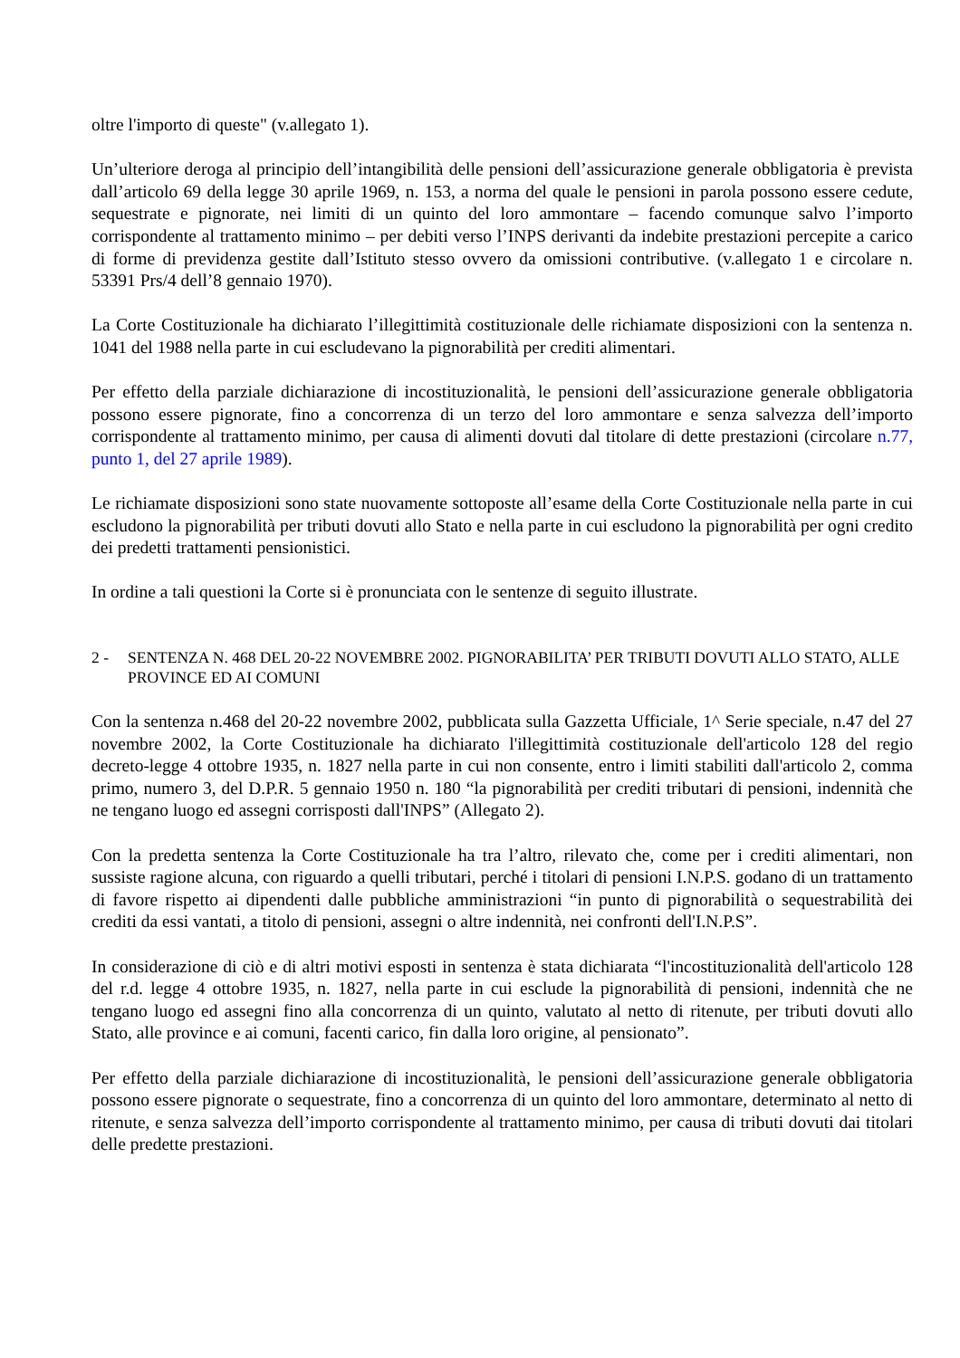oltre l'importo di queste" (v.allegato 1).
Un’ulteriore deroga al principio dell’intangibilità delle pensioni dell’assicurazione generale obbligatoria è prevista dall’articolo 69 della legge 30 aprile 1969, n. 153, a norma del quale le pensioni in parola possono essere cedute, sequestrate e pignorate, nei limiti di un quinto del loro ammontare – facendo comunque salvo l’importo corrispondente al trattamento minimo – per debiti verso l’INPS derivanti da indebite prestazioni percepite a carico di forme di previdenza gestite dall’Istituto stesso ovvero da omissioni contributive. (v.allegato 1 e circolare n. 53391 Prs/4 dell’8 gennaio 1970).
La Corte Costituzionale ha dichiarato l’illegittimità costituzionale delle richiamate disposizioni con la sentenza n. 1041 del 1988 nella parte in cui escludevano la pignorabilità per crediti alimentari.
Per effetto della parziale dichiarazione di incostituzionalità, le pensioni dell’assicurazione generale obbligatoria possono essere pignorate, fino a concorrenza di un terzo del loro ammontare e senza salvezza dell’importo corrispondente al trattamento minimo, per causa di alimenti dovuti dal titolare di dette prestazioni (circolare n.77, punto 1, del 27 aprile 1989).
Le richiamate disposizioni sono state nuovamente sottoposte all’esame della Corte Costituzionale nella parte in cui escludono la pignorabilità per tributi dovuti allo Stato e nella parte in cui escludono la pignorabilità per ogni credito dei predetti trattamenti pensionistici.
In ordine a tali questioni la Corte si è pronunciata con le sentenze di seguito illustrate.
2 - SENTENZA N. 468 DEL 20-22 NOVEMBRE 2002. PIGNORABILITA’ PER TRIBUTI DOVUTI ALLO STATO, ALLE PROVINCE ED AI COMUNI
Con la sentenza n.468 del 20-22 novembre 2002, pubblicata sulla Gazzetta Ufficiale, 1^ Serie speciale, n.47 del 27 novembre 2002, la Corte Costituzionale ha dichiarato l'illegittimità costituzionale dell'articolo 128 del regio decreto-legge 4 ottobre 1935, n. 1827 nella parte in cui non consente, entro i limiti stabiliti dall'articolo 2, comma primo, numero 3, del D.P.R. 5 gennaio 1950 n. 180 “la pignorabilità per crediti tributari di pensioni, indennità che ne tengano luogo ed assegni corrisposti dall'INPS” (Allegato 2).
Con la predetta sentenza la Corte Costituzionale ha tra l’altro, rilevato che, come per i crediti alimentari, non sussiste ragione alcuna, con riguardo a quelli tributari, perché i titolari di pensioni I.N.P.S. godano di un trattamento di favore rispetto ai dipendenti dalle pubbliche amministrazioni “in punto di pignorabilità o sequestrabilità dei crediti da essi vantati, a titolo di pensioni, assegni o altre indennità, nei confronti dell'I.N.P.S”.
In considerazione di ciò e di altri motivi esposti in sentenza è stata dichiarata “l'incostituzionalità dell'articolo 128 del r.d. legge 4 ottobre 1935, n. 1827, nella parte in cui esclude la pignorabilità di pensioni, indennità che ne tengano luogo ed assegni fino alla concorrenza di un quinto, valutato al netto di ritenute, per tributi dovuti allo Stato, alle province e ai comuni, facenti carico, fin dalla loro origine, al pensionato”.
Per effetto della parziale dichiarazione di incostituzionalità, le pensioni dell’assicurazione generale obbligatoria possono essere pignorate o sequestrate, fino a concorrenza di un quinto del loro ammontare, determinato al netto di ritenute, e senza salvezza dell’importo corrispondente al trattamento minimo, per causa di tributi dovuti dai titolari delle predette prestazioni.